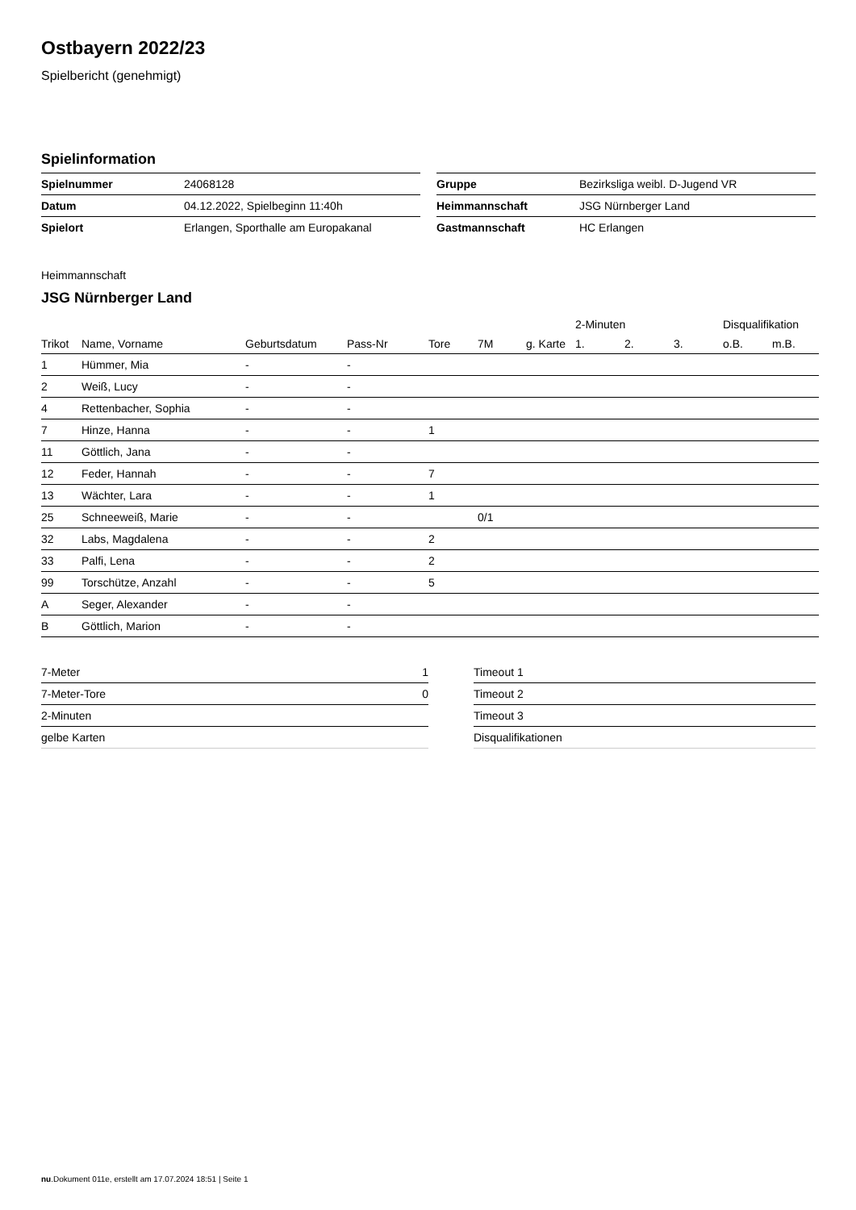Ostbayern 2022/23
Spielbericht (genehmigt)
Spielinformation
| Spielnummer | 24068128 |
| Datum | 04.12.2022, Spielbeginn 11:40h |
| Spielort | Erlangen, Sporthalle am Europakanal |
| Gruppe | Bezirksliga weibl. D-Jugend VR |
| Heimmannschaft | JSG Nürnberger Land |
| Gastmannschaft | HC Erlangen |
Heimmannschaft
JSG Nürnberger Land
| | | | | | | | 2-Minuten | | | Disqualifikation | |
| --- | --- | --- | --- | --- | --- | --- | --- | --- | --- | --- | --- |
| Trikot | Name, Vorname | Geburtsdatum | Pass-Nr | Tore | 7M | g. Karte | 1. | 2. | 3. | o.B. | m.B. |
| 1 | Hümmer, Mia | - | - | | | | | | | | |
| 2 | Weiß, Lucy | - | - | | | | | | | | |
| 4 | Rettenbacher, Sophia | - | - | | | | | | | | |
| 7 | Hinze, Hanna | - | - | 1 | | | | | | | |
| 11 | Göttlich, Jana | - | - | | | | | | | | |
| 12 | Feder, Hannah | - | - | 7 | | | | | | | |
| 13 | Wächter, Lara | - | - | 1 | | | | | | | |
| 25 | Schneeweiß, Marie | - | - | | 0/1 | | | | | | |
| 32 | Labs, Magdalena | - | - | 2 | | | | | | | |
| 33 | Palfi, Lena | - | - | 2 | | | | | | | |
| 99 | Torschütze, Anzahl | - | - | 5 | | | | | | | |
| A | Seger, Alexander | - | - | | | | | | | | |
| B | Göttlich, Marion | - | - | | | | | | | | |
| 7-Meter | 1 |
| 7-Meter-Tore | 0 |
| 2-Minuten | |
| gelbe Karten | |
| Timeout 1 |
| Timeout 2 |
| Timeout 3 |
| Disqualifikationen |
nu.Dokument 011e, erstellt am 17.07.2024 18:51 | Seite 1